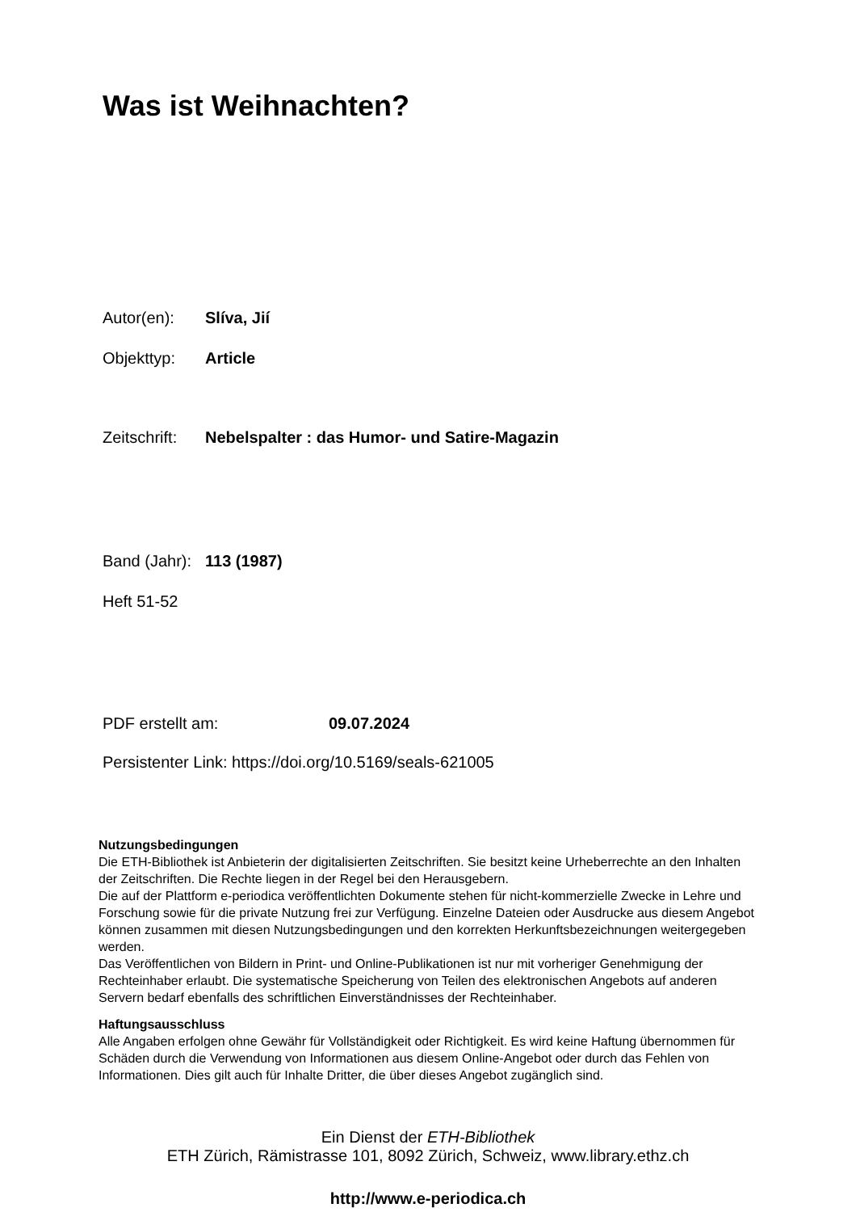Was ist Weihnachten?
Autor(en): Slíva, Jií
Objekttyp: Article
Zeitschrift: Nebelspalter : das Humor- und Satire-Magazin
Band (Jahr): 113 (1987)
Heft 51-52
PDF erstellt am: 09.07.2024
Persistenter Link: https://doi.org/10.5169/seals-621005
Nutzungsbedingungen
Die ETH-Bibliothek ist Anbieterin der digitalisierten Zeitschriften. Sie besitzt keine Urheberrechte an den Inhalten der Zeitschriften. Die Rechte liegen in der Regel bei den Herausgebern.
Die auf der Plattform e-periodica veröffentlichten Dokumente stehen für nicht-kommerzielle Zwecke in Lehre und Forschung sowie für die private Nutzung frei zur Verfügung. Einzelne Dateien oder Ausdrucke aus diesem Angebot können zusammen mit diesen Nutzungsbedingungen und den korrekten Herkunftsbezeichnungen weitergegeben werden.
Das Veröffentlichen von Bildern in Print- und Online-Publikationen ist nur mit vorheriger Genehmigung der Rechteinhaber erlaubt. Die systematische Speicherung von Teilen des elektronischen Angebots auf anderen Servern bedarf ebenfalls des schriftlichen Einverständnisses der Rechteinhaber.
Haftungsausschluss
Alle Angaben erfolgen ohne Gewähr für Vollständigkeit oder Richtigkeit. Es wird keine Haftung übernommen für Schäden durch die Verwendung von Informationen aus diesem Online-Angebot oder durch das Fehlen von Informationen. Dies gilt auch für Inhalte Dritter, die über dieses Angebot zugänglich sind.
Ein Dienst der ETH-Bibliothek
ETH Zürich, Rämistrasse 101, 8092 Zürich, Schweiz, www.library.ethz.ch
http://www.e-periodica.ch